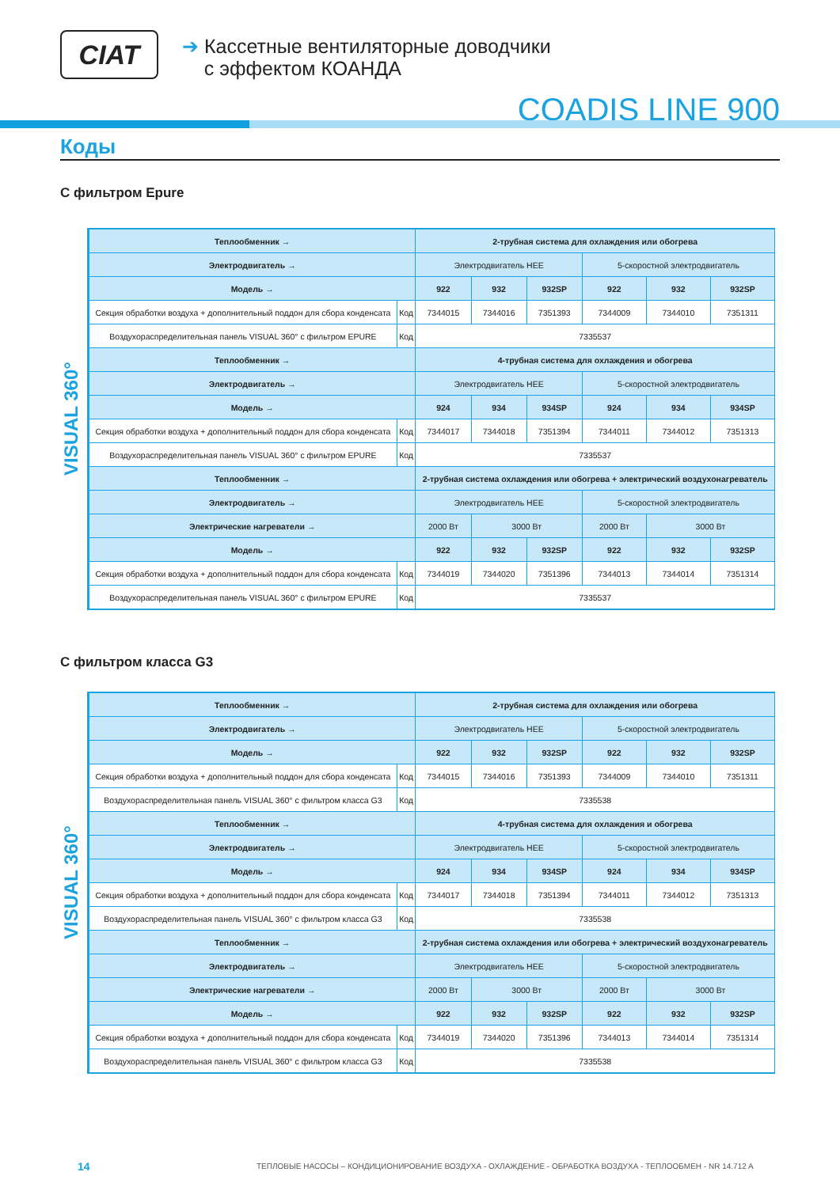CIAT
➔ Кассетные вентиляторные доводчики
с эффектом КОАНДА
COADIS LINE 900
Коды
С фильтром Epure
VISUAL 360°
| Теплообменник → | | 2-трубная система для охлаждения или обогрева | | | | | |
| --- | --- | --- | --- | --- | --- | --- | --- |
| Электродвигатель → | | Электродвигатель HEE | | | 5-скоростной электродвигатель | | |
| Модель → | | 922 | 932 | 932SP | 922 | 932 | 932SP |
| Секция обработки воздуха + дополнительный поддон для сбора конденсата | Код | 7344015 | 7344016 | 7351393 | 7344009 | 7344010 | 7351311 |
| Воздухораспределительная панель VISUAL 360° с фильтром EPURE | Код | 7335537 | | | | | |
| Теплообменник → | | 4-трубная система для охлаждения и обогрева | | | | | |
| Электродвигатель → | | Электродвигатель HEE | | | 5-скоростной электродвигатель | | |
| Модель → | | 924 | 934 | 934SP | 924 | 934 | 934SP |
| Секция обработки воздуха + дополнительный поддон для сбора конденсата | Код | 7344017 | 7344018 | 7351394 | 7344011 | 7344012 | 7351313 |
| Воздухораспределительная панель VISUAL 360° с фильтром EPURE | Код | 7335537 | | | | | |
| Теплообменник → | | 2-трубная система охлаждения или обогрева + электрический воздухонагреватель | | | | | |
| Электродвигатель → | | Электродвигатель HEE | | | 5-скоростной электродвигатель | | |
| Электрические нагреватели → | | 2000 Вт | 3000 Вт | | 2000 Вт | 3000 Вт | |
| Модель → | | 922 | 932 | 932SP | 922 | 932 | 932SP |
| Секция обработки воздуха + дополнительный поддон для сбора конденсата | Код | 7344019 | 7344020 | 7351396 | 7344013 | 7344014 | 7351314 |
| Воздухораспределительная панель VISUAL 360° с фильтром EPURE | Код | 7335537 | | | | | |
С фильтром класса G3
VISUAL 360°
| Теплообменник → | | 2-трубная система для охлаждения или обогрева | | | | | |
| --- | --- | --- | --- | --- | --- | --- | --- |
| Электродвигатель → | | Электродвигатель HEE | | | 5-скоростной электродвигатель | | |
| Модель → | | 922 | 932 | 932SP | 922 | 932 | 932SP |
| Секция обработки воздуха + дополнительный поддон для сбора конденсата | Код | 7344015 | 7344016 | 7351393 | 7344009 | 7344010 | 7351311 |
| Воздухораспределительная панель VISUAL 360° с фильтром класса G3 | Код | 7335538 | | | | | |
| Теплообменник → | | 4-трубная система для охлаждения и обогрева | | | | | |
| Электродвигатель → | | Электродвигатель HEE | | | 5-скоростной электродвигатель | | |
| Модель → | | 924 | 934 | 934SP | 924 | 934 | 934SP |
| Секция обработки воздуха + дополнительный поддон для сбора конденсата | Код | 7344017 | 7344018 | 7351394 | 7344011 | 7344012 | 7351313 |
| Воздухораспределительная панель VISUAL 360° с фильтром класса G3 | Код | 7335538 | | | | | |
| Теплообменник → | | 2-трубная система охлаждения или обогрева + электрический воздухонагреватель | | | | | |
| Электродвигатель → | | Электродвигатель HEE | | | 5-скоростной электродвигатель | | |
| Электрические нагреватели → | | 2000 Вт | 3000 Вт | | 2000 Вт | 3000 Вт | |
| Модель → | | 922 | 932 | 932SP | 922 | 932 | 932SP |
| Секция обработки воздуха + дополнительный поддон для сбора конденсата | Код | 7344019 | 7344020 | 7351396 | 7344013 | 7344014 | 7351314 |
| Воздухораспределительная панель VISUAL 360° с фильтром класса G3 | Код | 7335538 | | | | | |
14
ТЕПЛОВЫЕ НАСОСЫ – КОНДИЦИОНИРОВАНИЕ ВОЗДУХА - ОХЛАЖДЕНИЕ - ОБРАБОТКА ВОЗДУХА - ТЕПЛООБМЕН - NR 14.712 A